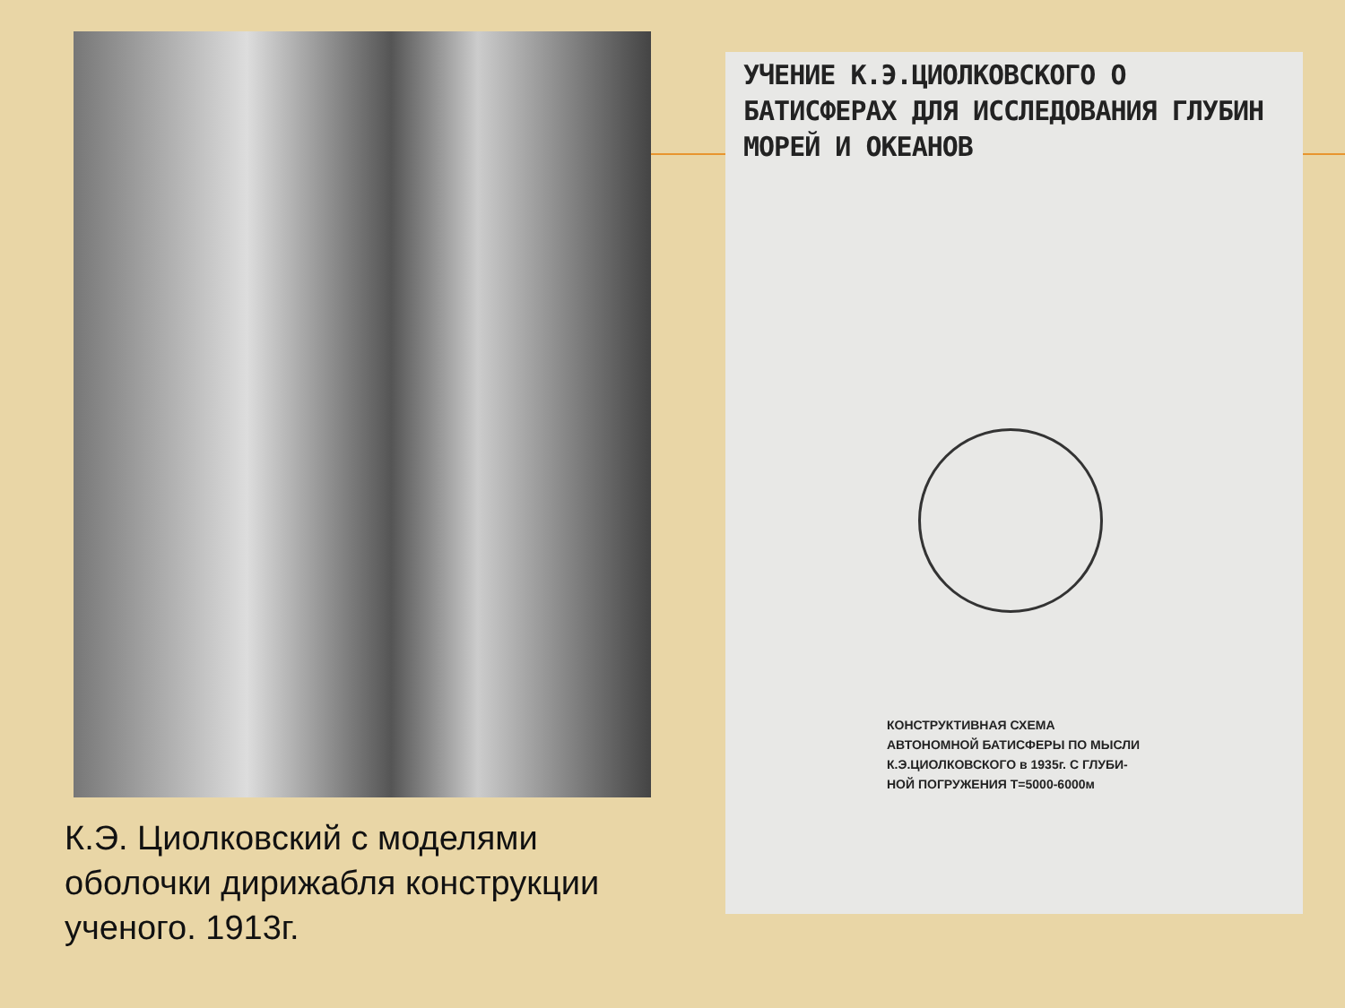УЧЕНИЕ К.Э.ЦИОЛКОВСКОГО О БАТИСФЕРАХ ДЛЯ ИССЛЕДОВАНИЯ ГЛУБИН МОРЕЙ И ОКЕАНОВ
КОНСТРУКТИВНАЯ СХЕМА
АВТОНОМНОЙ БАТИСФЕРЫ ПО МЫСЛИ
К.Э.ЦИОЛКОВСКОГО в 1935г. С ГЛУБИ-
НОЙ ПОГРУЖЕНИЯ Т=5000-6000м
К.Э. Циолковский с моделями оболочки дирижабля конструкции ученого. 1913г.